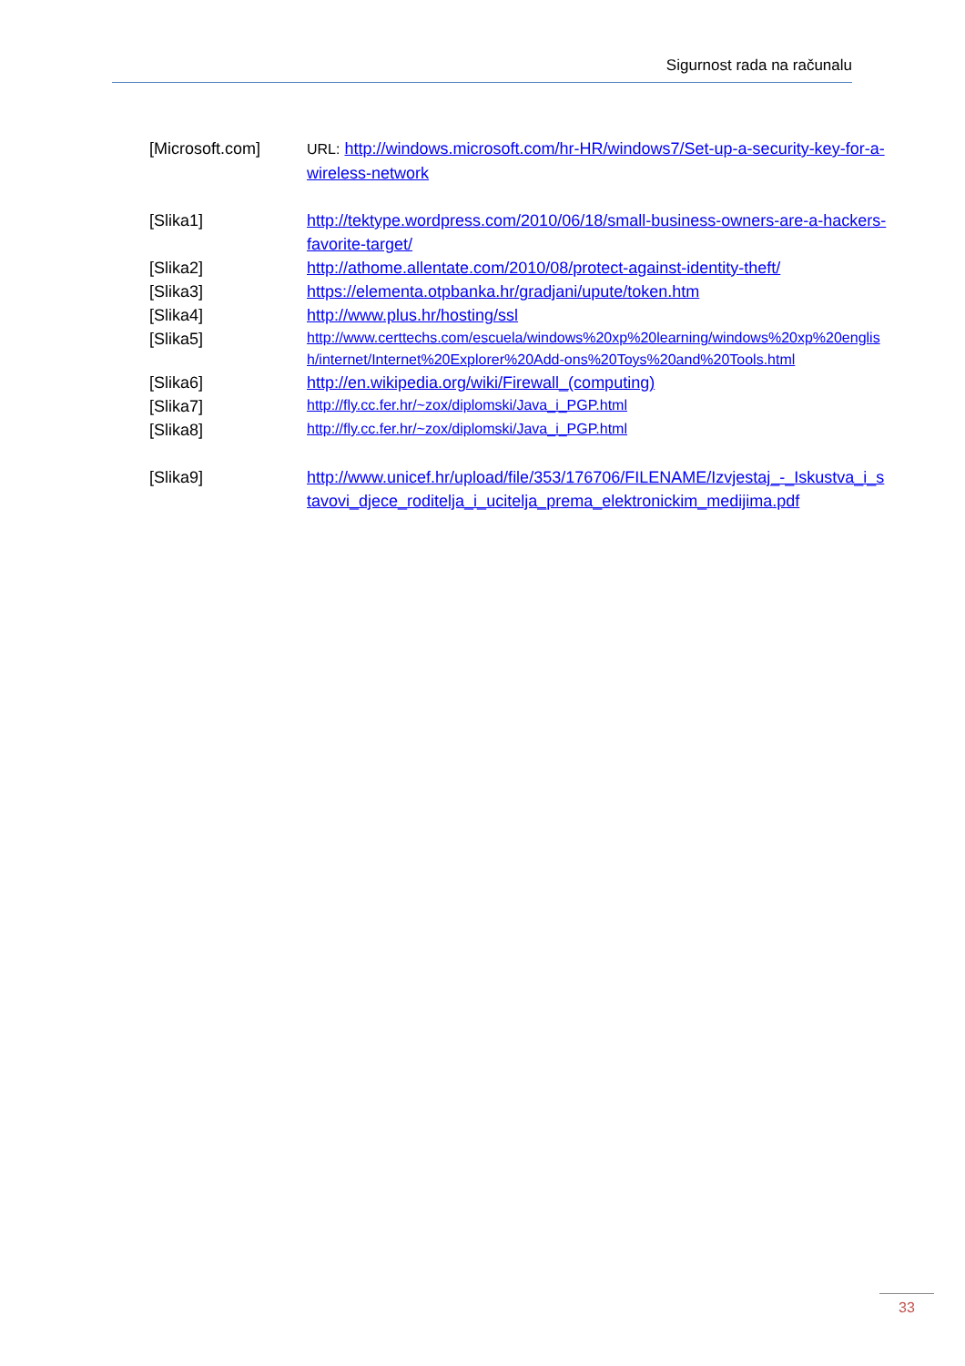Sigurnost rada na računalu
[Microsoft.com] URL: http://windows.microsoft.com/hr-HR/windows7/Set-up-a-security-key-for-a-wireless-network
[Slika1] http://tektype.wordpress.com/2010/06/18/small-business-owners-are-a-hackers-favorite-target/
[Slika2] http://athome.allentate.com/2010/08/protect-against-identity-theft/
[Slika3] https://elementa.otpbanka.hr/gradjani/upute/token.htm
[Slika4] http://www.plus.hr/hosting/ssl
[Slika5]
http://www.certtechs.com/escuela/windows%20xp%20learning/windows%20xp%20english/internet/Internet%20Explorer%20Add-ons%20Toys%20and%20Tools.html
[Slika6] http://en.wikipedia.org/wiki/Firewall_(computing)
[Slika7]
http://fly.cc.fer.hr/~zox/diplomski/Java_i_PGP.html
[Slika8]
http://fly.cc.fer.hr/~zox/diplomski/Java_i_PGP.html
[Slika9] http://www.unicef.hr/upload/file/353/176706/FILENAME/Izvjestaj_-_Iskustva_i_stavovi_djece_roditelja_i_ucitelja_prema_elektronickim_medijima.pdf
33